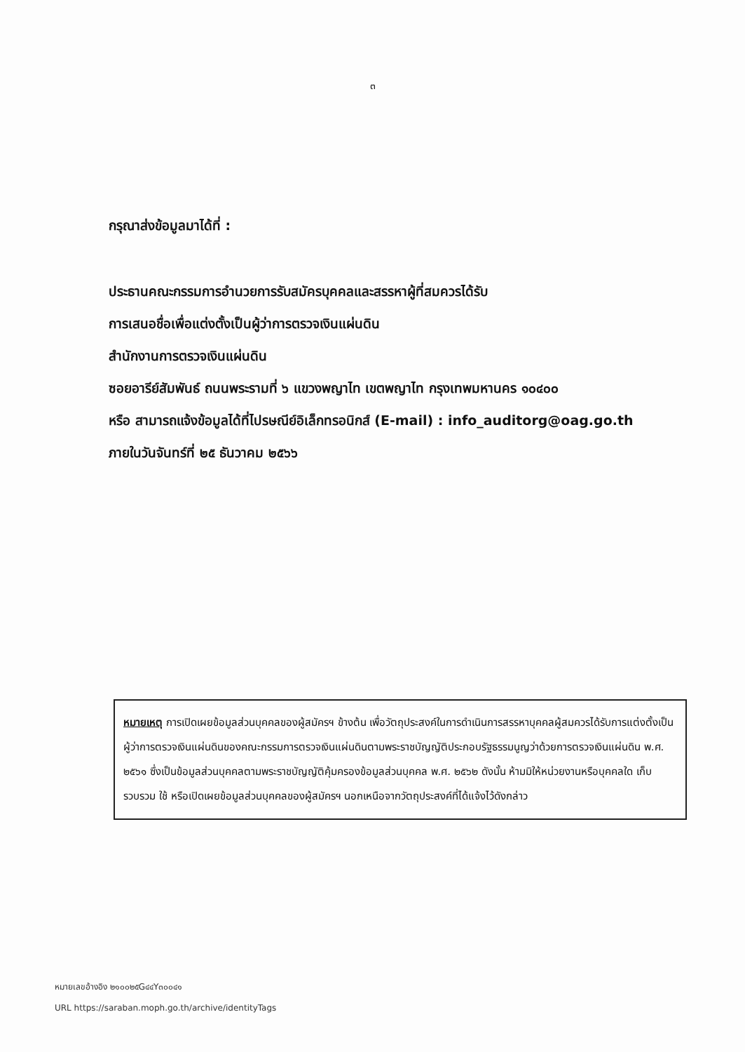๓
กรุณาส่งข้อมูลมาได้ที่ :
ประธานคณะกรรมการอำนวยการรับสมัครบุคคลและสรรหาผู้ที่สมควรได้รับ
การเสนอชื่อเพื่อแต่งตั้งเป็นผู้ว่าการตรวจเงินแผ่นดิน
สำนักงานการตรวจเงินแผ่นดิน
ซอยอารีย์สัมพันธ์ ถนนพระรามที่ ๖ แขวงพญาไท เขตพญาไท กรุงเทพมหานคร ๑๐๔๐๐
หรือ สามารถแจ้งข้อมูลได้ที่ไปรษณีย์อิเล็กทรอนิกส์ (E-mail) : info_auditorg@oag.go.th
ภายในวันจันทร์ที่ ๒๕ ธันวาคม ๒๕๖๖
หมายเหตุ การเปิดเผยข้อมูลส่วนบุคคลของผู้สมัครฯ ข้างต้น เพื่อวัตถุประสงค์ในการดำเนินการสรรหาบุคคลผู้สมควรได้รับการแต่งตั้งเป็นผู้ว่าการตรวจเงินแผ่นดินของคณะกรรมการตรวจเงินแผ่นดินตามพระราชบัญญัติประกอบรัฐธรรมนูญว่าด้วยการตรวจเงินแผ่นดิน พ.ศ. ๒๕๖๑ ซึ่งเป็นข้อมูลส่วนบุคคลตามพระราชบัญญัติคุ้มครองข้อมูลส่วนบุคคล พ.ศ. ๒๕๖๒ ดังนั้น ห้ามมิให้หน่วยงานหรือบุคคลใด เก็บรวบรวม ใช้ หรือเปิดเผยข้อมูลส่วนบุคคลของผู้สมัครฯ นอกเหนือจากวัตถุประสงค์ที่ได้แจ้งไว้ดังกล่าว
หมายเลขอ้างอิง ๒๑๐๐๒๕G๔๔Y๓๐๐๔๑
URL https://saraban.moph.go.th/archive/identityTags